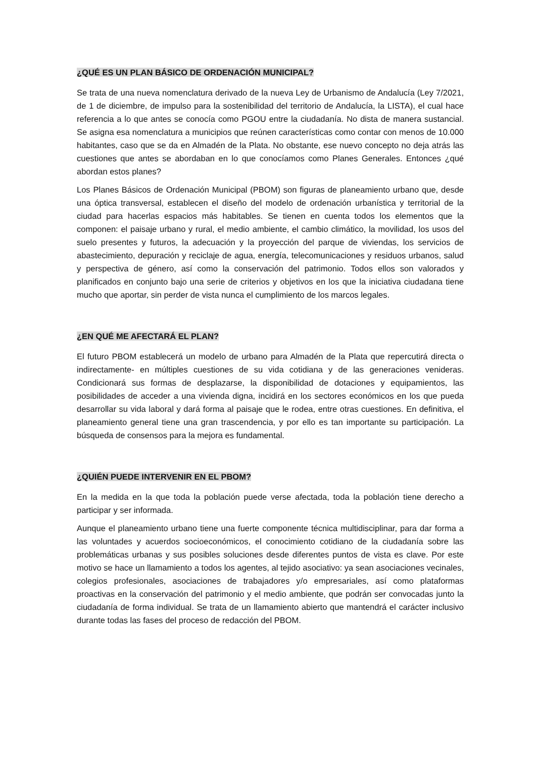¿QUÉ ES UN PLAN BÁSICO DE ORDENACIÓN MUNICIPAL?
Se trata de una nueva nomenclatura derivado de la nueva Ley de Urbanismo de Andalucía (Ley 7/2021, de 1 de diciembre, de impulso para la sostenibilidad del territorio de Andalucía, la LISTA), el cual hace referencia a lo que antes se conocía como PGOU entre la ciudadanía. No dista de manera sustancial. Se asigna esa nomenclatura a municipios que reúnen características como contar con menos de 10.000 habitantes, caso que se da en Almadén de la Plata. No obstante, ese nuevo concepto no deja atrás las cuestiones que antes se abordaban en lo que conocíamos como Planes Generales. Entonces ¿qué abordan estos planes?
Los Planes Básicos de Ordenación Municipal (PBOM) son figuras de planeamiento urbano que, desde una óptica transversal, establecen el diseño del modelo de ordenación urbanística y territorial de la ciudad para hacerlas espacios más habitables. Se tienen en cuenta todos los elementos que la componen: el paisaje urbano y rural, el medio ambiente, el cambio climático, la movilidad, los usos del suelo presentes y futuros, la adecuación y la proyección del parque de viviendas, los servicios de abastecimiento, depuración y reciclaje de agua, energía, telecomunicaciones y residuos urbanos, salud y perspectiva de género, así como la conservación del patrimonio. Todos ellos son valorados y planificados en conjunto bajo una serie de criterios y objetivos en los que la iniciativa ciudadana tiene mucho que aportar, sin perder de vista nunca el cumplimiento de los marcos legales.
¿EN QUÉ ME AFECTARÁ EL PLAN?
El futuro PBOM establecerá un modelo de urbano para Almadén de la Plata que repercutirá directa o indirectamente- en múltiples cuestiones de su vida cotidiana y de las generaciones venideras. Condicionará sus formas de desplazarse, la disponibilidad de dotaciones y equipamientos, las posibilidades de acceder a una vivienda digna, incidirá en los sectores económicos en los que pueda desarrollar su vida laboral y dará forma al paisaje que le rodea, entre otras cuestiones. En definitiva, el planeamiento general tiene una gran trascendencia, y por ello es tan importante su participación. La búsqueda de consensos para la mejora es fundamental.
¿QUIÉN PUEDE INTERVENIR EN EL PBOM?
En la medida en la que toda la población puede verse afectada, toda la población tiene derecho a participar y ser informada.
Aunque el planeamiento urbano tiene una fuerte componente técnica multidisciplinar, para dar forma a las voluntades y acuerdos socioeconómicos, el conocimiento cotidiano de la ciudadanía sobre las problemáticas urbanas y sus posibles soluciones desde diferentes puntos de vista es clave. Por este motivo se hace un llamamiento a todos los agentes, al tejido asociativo: ya sean asociaciones vecinales, colegios profesionales, asociaciones de trabajadores y/o empresariales, así como plataformas proactivas en la conservación del patrimonio y el medio ambiente, que podrán ser convocadas junto la ciudadanía de forma individual. Se trata de un llamamiento abierto que mantendrá el carácter inclusivo durante todas las fases del proceso de redacción del PBOM.